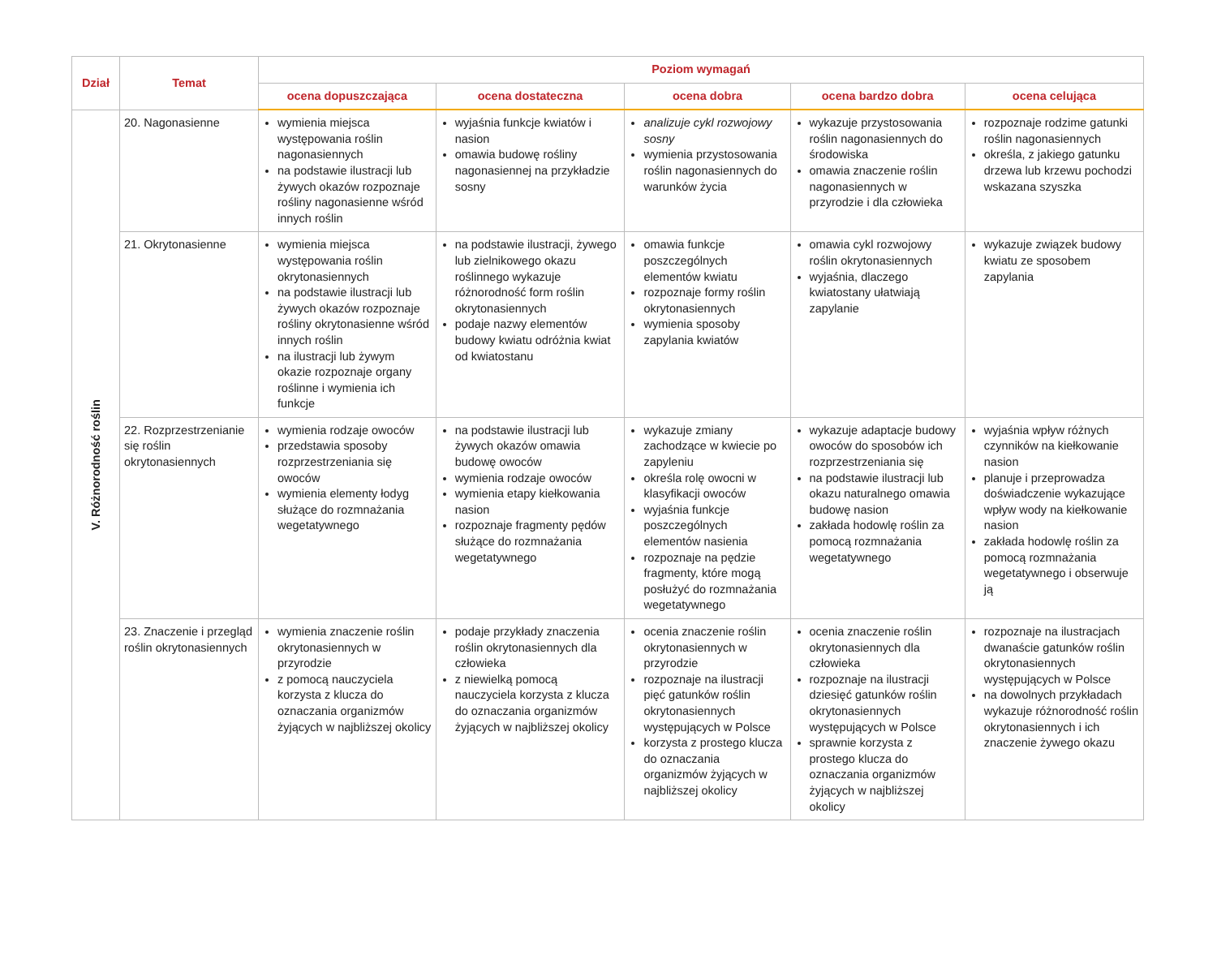| Dział | Temat | Poziom wymagań | | | | |
| --- | --- | --- | --- | --- | --- | --- |
| | | ocena dopuszczająca | ocena dostateczna | ocena dobra | ocena bardzo dobra | ocena celująca |
| V. Różnorodność roślin | 20. Nagonasienne | wymienia miejsca występowania roślin nagonasiennych na podstawie ilustracji lub żywych okazów rozpoznaje rośliny nagonasienne wśród innych roślin | wyjaśnia funkcje kwiatów i nasion omawia budowę rośliny nagonasiennej na przykładzie sosny | analizuje cykl rozwojowy sosny wymienia przystosowania roślin nagonasiennych do warunków życia | wykazuje przystosowania roślin nagonasiennych do środowiska omawia znaczenie roślin nagonasiennych w przyrodzie i dla człowieka | rozpoznaje rodzime gatunki roślin nagonasiennych określa, z jakiego gatunku drzewa lub krzewu pochodzi wskazana szyszka |
| | 21. Okrytonasienne | wymienia miejsca występowania roślin okrytonasiennych na podstawie ilustracji lub żywych okazów rozpoznaje rośliny okrytonasienne wśród innych roślin na ilustracji lub żywym okazie rozpoznaje organy roślinne i wymienia ich funkcje | na podstawie ilustracji, żywego lub zielnikowego okazu roślinnego wykazuje różnorodność form roślin okrytonasiennych podaje nazwy elementów budowy kwiatu odróżnia kwiat od kwiatostanu | omawia funkcje poszczególnych elementów kwiatu rozpoznaje formy roślin okrytonasiennych wymienia sposoby zapylania kwiatów | omawia cykl rozwojowy roślin okrytonasiennych wyjaśnia, dlaczego kwiatostany ułatwiają zapylanie | wykazuje związek budowy kwiatu ze sposobem zapylania |
| | 22. Rozprzestrzenianie się roślin okrytonasiennych | wymienia rodzaje owoców przedstawia sposoby rozprzestrzeniania się owoców wymienia elementy łodyg służące do rozmnażania wegetatywnego | na podstawie ilustracji lub żywych okazów omawia budowę owoców wymienia rodzaje owoców wymienia etapy kiełkowania nasion rozpoznaje fragmenty pędów służące do rozmnażania wegetatywnego | wykazuje zmiany zachodzące w kwiecie po zapyleniu określa rolę owocni w klasyfikacji owoców wyjaśnia funkcje poszczególnych elementów nasienia rozpoznaje na pędzie fragmenty, które mogą posłużyć do rozmnażania wegetatywnego | wykazuje adaptacje budowy owoców do sposobów ich rozprzestrzeniania się na podstawie ilustracji lub okazu naturalnego omawia budowę nasion zakłada hodowlę roślin za pomocą rozmnażania wegetatywnego | wyjaśnia wpływ różnych czynników na kiełkowanie nasion planuje i przeprowadza doświadczenie wykazujące wpływ wody na kiełkowanie nasion zakłada hodowlę roślin za pomocą rozmnażania wegetatywnego i obserwuje ją |
| | 23. Znaczenie i przegląd roślin okrytonasiennych | wymienia znaczenie roślin okrytonasiennych w przyrodzie z pomocą nauczyciela korzysta z klucza do oznaczania organizmów żyjących w najbliższej okolicy | podaje przykłady znaczenia roślin okrytonasiennych dla człowieka z niewielką pomocą nauczyciela korzysta z klucza do oznaczania organizmów żyjących w najbliższej okolicy | ocenia znaczenie roślin okrytonasiennych w przyrodzie rozpoznaje na ilustracji pięć gatunków roślin okrytonasiennych występujących w Polsce korzysta z prostego klucza do oznaczania organizmów żyjących w najbliższej okolicy | ocenia znaczenie roślin okrytonasiennych dla człowieka rozpoznaje na ilustracji dziesięć gatunków roślin okrytonasiennych występujących w Polsce sprawnie korzysta z prostego klucza do oznaczania organizmów żyjących w najbliższej okolicy | rozpoznaje na ilustracjach dwanaście gatunków roślin okrytonasiennych występujących w Polsce na dowolnych przykładach wykazuje różnorodność roślin okrytonasiennych i ich znaczenie żywego okazu |